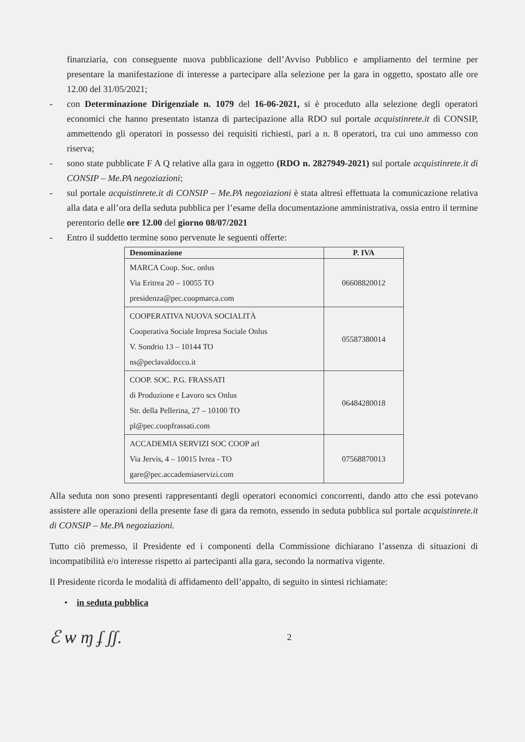finanziaria, con conseguente nuova pubblicazione dell’Avviso Pubblico e ampliamento del termine per presentare la manifestazione di interesse a partecipare alla selezione per la gara in oggetto, spostato alle ore 12.00 del 31/05/2021;
- con Determinazione Dirigenziale n. 1079 del 16-06-2021, si è proceduto alla selezione degli operatori economici che hanno presentato istanza di partecipazione alla RDO sul portale acquistinrete.it di CONSIP, ammettendo gli operatori in possesso dei requisiti richiesti, pari a n. 8 operatori, tra cui uno ammesso con riserva;
- sono state pubblicate F A Q relative alla gara in oggetto (RDO n. 2827949-2021) sul portale acquistinrete.it di CONSIP – Me.PA negoziazioni;
- sul portale acquistinrete.it di CONSIP – Me.PA negoziazioni è stata altresì effettuata la comunicazione relativa alla data e all’ora della seduta pubblica per l’esame della documentazione amministrativa, ossia entro il termine perentorio delle ore 12.00 del giorno 08/07/2021
- Entro il suddetto termine sono pervenute le seguenti offerte:
| Denominazione | P. IVA |
| --- | --- |
| MARCA Coop. Soc. onlus Via Eritrea 20 – 10055 TO presidenza@pec.coopmarca.com | 06608820012 |
| COOPERATIVA NUOVA SOCIALITÀ Cooperativa Sociale Impresa Sociale Onlus V. Sondrio 13 – 10144 TO ns@peclavaldocco.it | 05587380014 |
| COOP. SOC. P.G. FRASSATI di Produzione e Lavoro scs Onlus Str. della Pellerina, 27 – 10100 TO pl@pec.coopfrassati.com | 06484280018 |
| ACCADEMIA SERVIZI SOC COOP arl Via Jervis, 4 – 10015 Ivrea - TO gare@pec.accademiaservizi.com | 07568870013 |
Alla seduta non sono presenti rappresentanti degli operatori economici concorrenti, dando atto che essi potevano assistere alle operazioni della presente fase di gara da remoto, essendo in seduta pubblica sul portale acquistinrete.it di CONSIP – Me.PA negoziazioni.
Tutto ciò premesso, il Presidente ed i componenti della Commissione dichiarano l’assenza di situazioni di incompatibilità e/o interesse rispetto ai partecipanti alla gara, secondo la normativa vigente.
Il Presidente ricorda le modalità di affidamento dell’appalto, di seguito in sintesi richiamate:
• in seduta pubblica
ℰ ѡ ɱ ʄ ʃʃ.
2